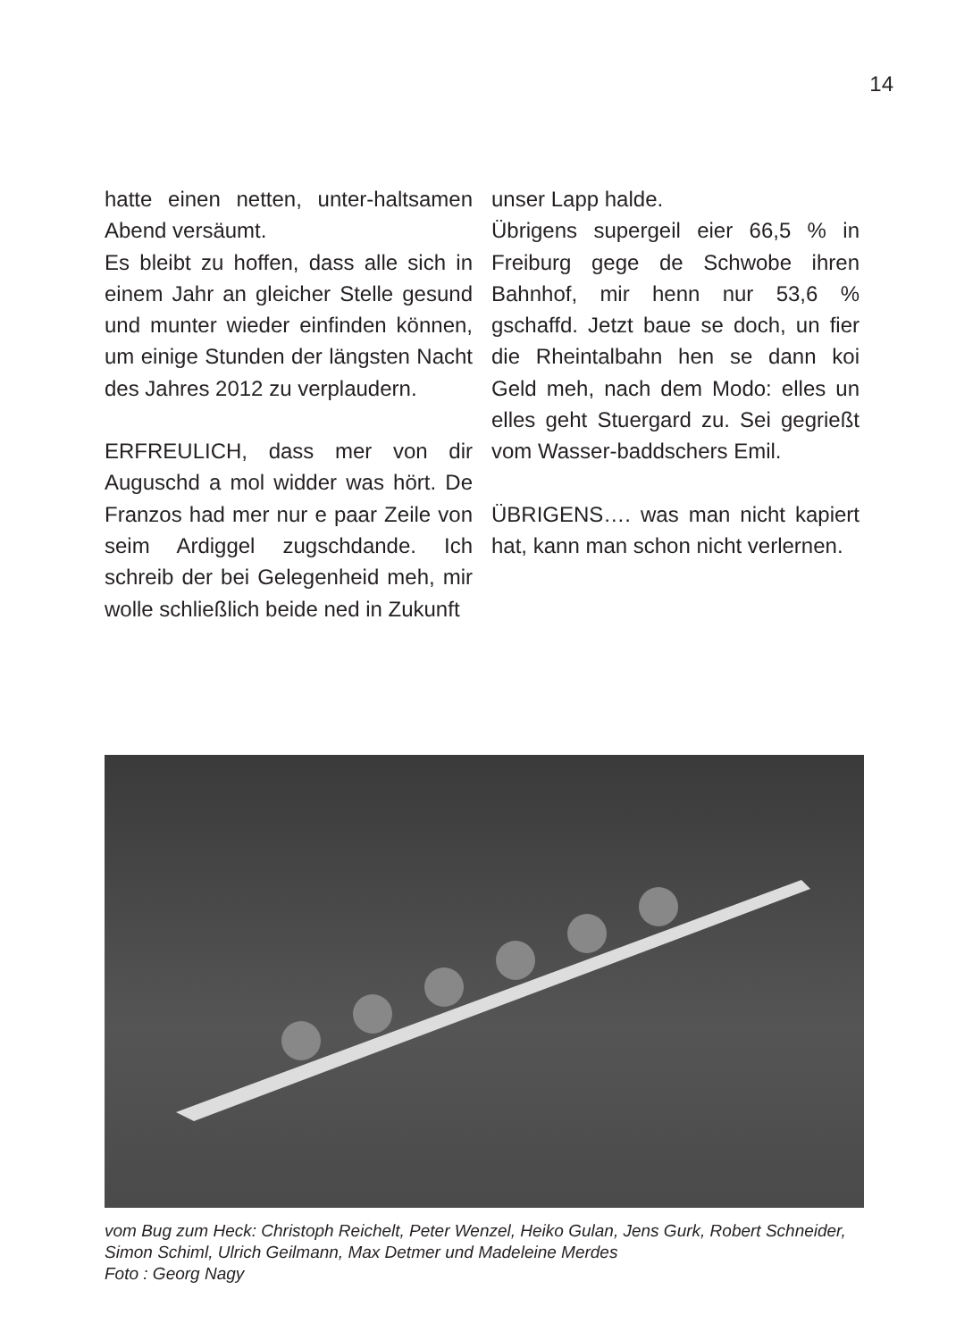14
hatte einen netten, unter-haltsamen Abend versäumt.
Es bleibt zu hoffen, dass alle sich in einem Jahr an gleicher Stelle gesund und munter wieder einfinden können, um einige Stunden der längsten Nacht des Jahres 2012 zu verplaudern.
ERFREULICH, dass mer von dir Auguschd a mol widder was hört. De Franzos had mer nur e paar Zeile von seim Ardiggel zugschdande. Ich schreib der bei Gelegenheid meh, mir wolle schließlich beide ned in Zukunft
unser Lapp halde.
Übrigens supergeil eier 66,5 % in Freiburg gege de Schwobe ihren Bahnhof, mir henn nur 53,6 % gschaffd. Jetzt baue se doch, un fier die Rheintalbahn hen se dann koi Geld meh, nach dem Modo: elles un elles geht Stuergard zu. Sei gegrießt vom Wasser-baddschers Emil.
ÜBRIGENS…. was man nicht kapiert hat, kann man schon nicht verlernen.
vom Bug zum Heck: Christoph Reichelt, Peter Wenzel, Heiko Gulan, Jens Gurk, Robert Schneider, Simon Schiml, Ulrich Geilmann, Max Detmer und Madeleine Merdes
Foto : Georg Nagy